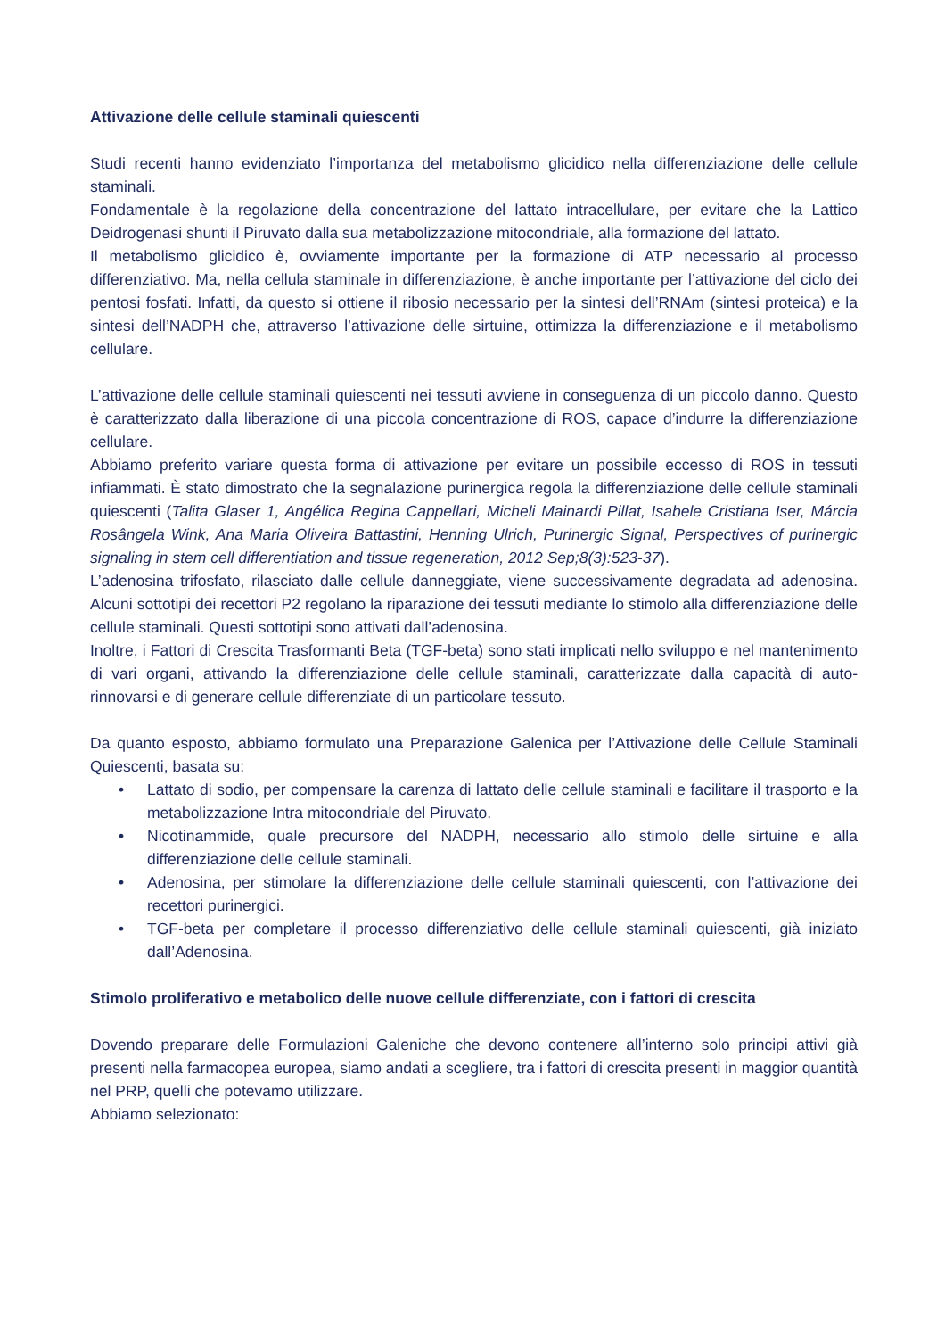Attivazione delle cellule staminali quiescenti
Studi recenti hanno evidenziato l’importanza del metabolismo glicidico nella differenziazione delle cellule staminali.
Fondamentale è la regolazione della concentrazione del lattato intracellulare, per evitare che la Lattico Deidrogenasi shunti il Piruvato dalla sua metabolizzazione mitocondriale, alla formazione del lattato.
Il metabolismo glicidico è, ovviamente importante per la formazione di ATP necessario al processo differenziativo. Ma, nella cellula staminale in differenziazione, è anche importante per l’attivazione del ciclo dei pentosi fosfati. Infatti, da questo si ottiene il ribosio necessario per la sintesi dell’RNAm (sintesi proteica) e la sintesi dell’NADPH che, attraverso l’attivazione delle sirtuine, ottimizza la differenziazione e il metabolismo cellulare.
L’attivazione delle cellule staminali quiescenti nei tessuti avviene in conseguenza di un piccolo danno. Questo è caratterizzato dalla liberazione di una piccola concentrazione di ROS, capace d’indurre la differenziazione cellulare.
Abbiamo preferito variare questa forma di attivazione per evitare un possibile eccesso di ROS in tessuti infiammati. È stato dimostrato che la segnalazione purinergica regola la differenziazione delle cellule staminali quiescenti (Talita Glaser 1, Angélica Regina Cappellari, Micheli Mainardi Pillat, Isabele Cristiana Iser, Márcia Rosângela Wink, Ana Maria Oliveira Battastini, Henning Ulrich, Purinergic Signal, Perspectives of purinergic signaling in stem cell differentiation and tissue regeneration, 2012 Sep;8(3):523-37).
L’adenosina trifosfato, rilasciato dalle cellule danneggiate, viene successivamente degradata ad adenosina. Alcuni sottotipi dei recettori P2 regolano la riparazione dei tessuti mediante lo stimolo alla differenziazione delle cellule staminali. Questi sottotipi sono attivati dall’adenosina.
Inoltre, i Fattori di Crescita Trasformanti Beta (TGF-beta) sono stati implicati nello sviluppo e nel mantenimento di vari organi, attivando la differenziazione delle cellule staminali, caratterizzate dalla capacità di auto-rinnovarsi e di generare cellule differenziate di un particolare tessuto.
Da quanto esposto, abbiamo formulato una Preparazione Galenica per l’Attivazione delle Cellule Staminali Quiescenti, basata su:
• Lattato di sodio, per compensare la carenza di lattato delle cellule staminali e facilitare il trasporto e la metabolizzazione Intra mitocondriale del Piruvato.
• Nicotinammide, quale precursore del NADPH, necessario allo stimolo delle sirtuine e alla differenziazione delle cellule staminali.
• Adenosina, per stimolare la differenziazione delle cellule staminali quiescenti, con l’attivazione dei recettori purinergici.
• TGF-beta per completare il processo differenziativo delle cellule staminali quiescenti, già iniziato dall’Adenosina.
Stimolo proliferativo e metabolico delle nuove cellule differenziate, con i fattori di crescita
Dovendo preparare delle Formulazioni Galeniche che devono contenere all’interno solo principi attivi già presenti nella farmacopea europea, siamo andati a scegliere, tra i fattori di crescita presenti in maggior quantità nel PRP, quelli che potevamo utilizzare.
Abbiamo selezionato: